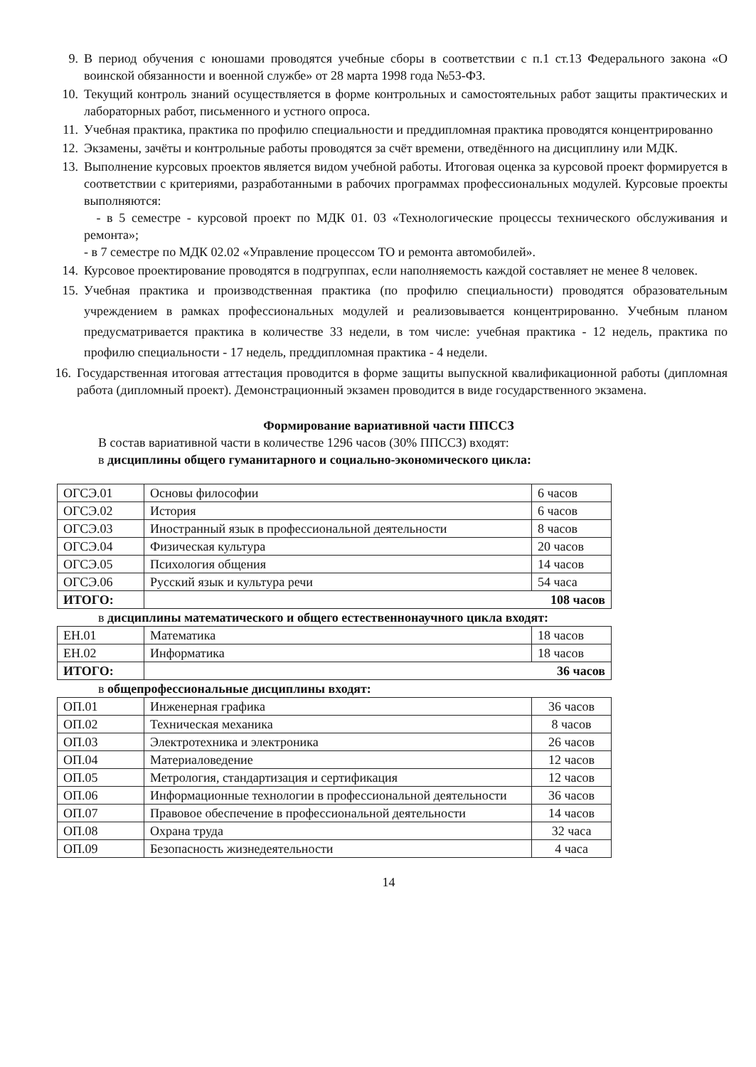9. В период обучения с юношами проводятся учебные сборы в соответствии с п.1 ст.13 Федерального закона «О воинской обязанности и военной службе» от 28 марта 1998 года №53-ФЗ.
10. Текущий контроль знаний осуществляется в форме контрольных и самостоятельных работ защиты практических и лабораторных работ, письменного и устного опроса.
11. Учебная практика, практика по профилю специальности и преддипломная практика проводятся концентрированно
12. Экзамены, зачёты и контрольные работы проводятся за счёт времени, отведённого на дисциплину или МДК.
13. Выполнение курсовых проектов является видом учебной работы. Итоговая оценка за курсовой проект формируется в соответствии с критериями, разработанными в рабочих программах профессиональных модулей. Курсовые проекты выполняются:
- в 5 семестре - курсовой проект по МДК 01. 03 «Технологические процессы технического обслуживания и ремонта»;
- в 7 семестре по МДК 02.02 «Управление процессом ТО и ремонта автомобилей».
14. Курсовое проектирование проводятся в подгруппах, если наполняемость каждой составляет не менее 8 человек.
15. Учебная практика и производственная практика (по профилю специальности) проводятся образовательным учреждением в рамках профессиональных модулей и реализовывается концентрированно. Учебным планом предусматривается практика в количестве 33 недели, в том числе: учебная практика - 12 недель, практика по профилю специальности - 17 недель, преддипломная практика - 4 недели.
16.
Государственная итоговая аттестация проводится в форме защиты выпускной квалификационной работы (дипломная работа (дипломный проект). Демонстрационный экзамен проводится в виде государственного экзамена.
Формирование вариативной части ППССЗ
В состав вариативной части в количестве 1296 часов (30% ППССЗ) входят:
в дисциплины общего гуманитарного и социально-экономического цикла:
| ОГСЭ.01 | Основы философии | 6 часов |
| ОГСЭ.02 | История | 6 часов |
| ОГСЭ.03 | Иностранный язык в профессиональной деятельности | 8 часов |
| ОГСЭ.04 | Физическая культура | 20 часов |
| ОГСЭ.05 | Психология общения | 14 часов |
| ОГСЭ.06 | Русский язык и культура речи | 54 часа |
| ИТОГО: | 108 часов | |
в дисциплины математического и общего естественнонаучного цикла входят:
| ЕН.01 | Математика | 18 часов |
| ЕН.02 | Информатика | 18 часов |
| ИТОГО: | 36 часов | |
в общепрофессиональные дисциплины входят:
| ОП.01 | Инженерная графика | 36 часов |
| ОП.02 | Техническая механика | 8 часов |
| ОП.03 | Электротехника и электроника | 26 часов |
| ОП.04 | Материаловедение | 12 часов |
| ОП.05 | Метрология, стандартизация и сертификация | 12 часов |
| ОП.06 | Информационные технологии в профессиональной деятельности | 36 часов |
| ОП.07 | Правовое обеспечение в профессиональной деятельности | 14 часов |
| ОП.08 | Охрана труда | 32 часа |
| ОП.09 | Безопасность жизнедеятельности | 4 часа |
14